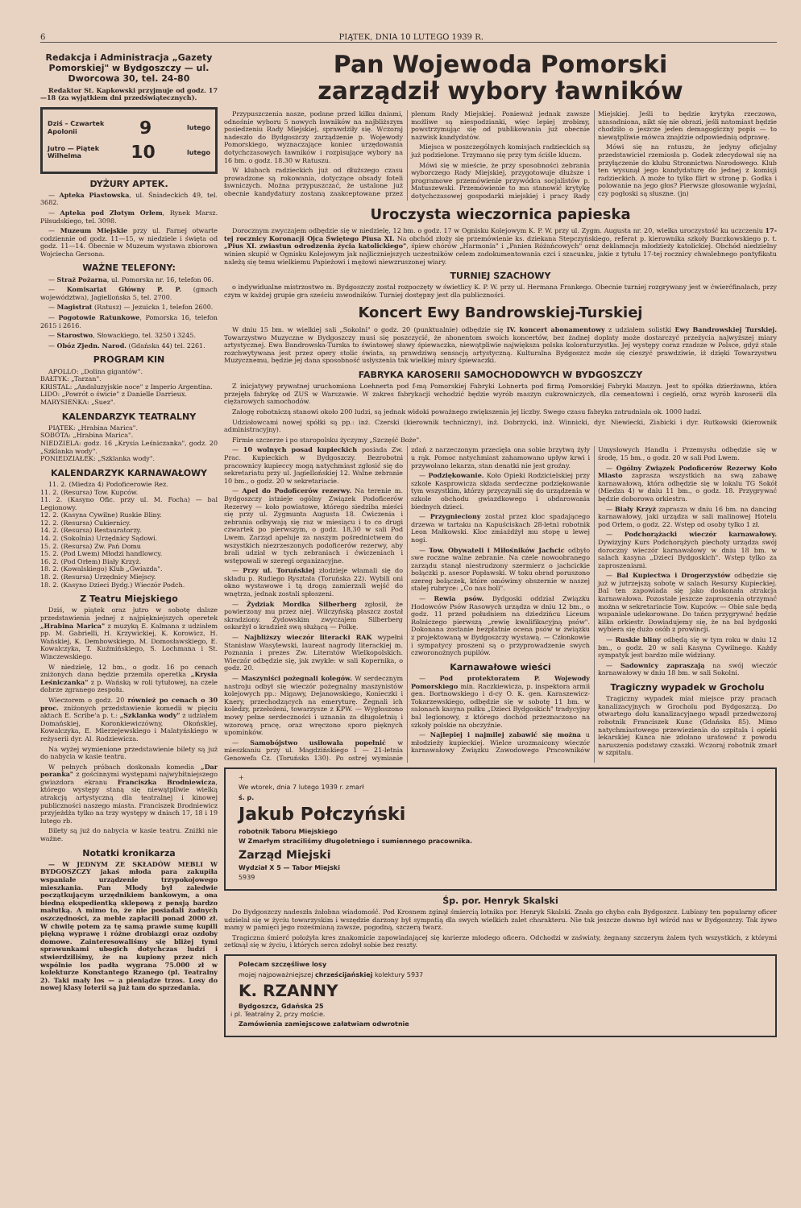6 PIĄTEK, DNIA 10 LUTEGO 1939 R.
Redakcja i Administracja „Gazety Pomorskiej" w Bydgoszczy — ul. Dworcowa 30, tel. 24-80
Redaktor St. Kapkowski przyjmuje od godz. 17—18 (za wyjątkiem dni przedświątecznych).
Dziś – Czwartek
Apolonii 9 lutego
Jutro — Piątek
Wilhelma 10 lutego
DYŻURY APTEK.
— Apteka Piastowska, ul. Śniadeckich 49, tel. 3682.
— Apteka pod Złotym Orłem, Rynek Marsz. Piłsudskiego, tel. 3098.
— Muzeum Miejskie przy ul. Farnej otwarte codziennie od godz. 11—15, w niedziele i święta od godz. 11—14. Obecnie w Muzeum wystawa zbiorowa Wojciecha Gersona.
WAŻNE TELEFONY:
— Straż Pożarna, ul. Pomorska nr. 16, telefon 06.
— Komisariat Główny P. P. (gmach województwa), Jagiellońska 5, tel. 2700.
— Magistrat (Ratusz) — Jezuicka 1, telefon 2600.
— Pogotowie Ratunkowe, Pomorska 16, telefon 2615 i 2616.
— Starostwo, Słowackiego, tel. 3250 i 3245.
— Obóz Zjedn. Narod. (Gdańska 44) tel. 2261.
PROGRAM KIN
APOLLO: „Dolina gigantów".
BAŁTYK: „Tarzan".
KRISTAL: „Andaluzyjskie noce" z Imperio Argentina.
LIDO: „Powrót o świcie" z Danielle Darrieux.
MARYSIEŃKA: „Suez".
KALENDARZYK TEATRALNY
PIĄTEK: „Hrabina Marica".
SOBOTA: „Hrabina Marica".
NIEDZIELA: godz. 16 „Krysia Leśniczanka", godz. 20 „Szklanka wody".
PONIEDZIAŁEK: „Szklanka wody".
KALENDARZYK KARNAWAŁOWY
11. 2. (Miedza 4) Podoficerowie Rez.
11. 2. (Resursa) Tow. Kupców.
11. 2. (Kasyno Ofic. przy ul. M. Focha) — bal Legionowy.
12. 2. (Kasyna Cywilne) Ruskie Bliny.
12. 2. (Resursa) Cukiernicy.
14. 2. (Resursa) Restauratorzy.
14. 2. (Sokolnia) Urzędnicy Sądowi.
15. 2. (Resursa) Zw. Pań Domu
15. 2. (Pod Lwem) Młodzi handlowcy.
16. 2. (Pod Orłem) Biały Krzyż.
18. 2. (Kowalskiego) Klub „Gwiazda".
18. 2. (Resursa) Urzędnicy Miejscy.
18. 2. (Kasyno Dzieci Bydg.) Wieczór Podch.
Z Teatru Miejskiego
Dziś, w piątek oraz jutro w sobotę dalsze przedstawienia jednej z najpiękniejszych operetek „Hrabina Marica" z muzyką E. Kalmana z udziałem pp. M. Gabrielli, H. Krzywickiej, K. Korowicz, H. Wańskiej, K. Dembowskiego, M. Domosławskiego, E. Kowalczyka, T. Kuźmińskiego, S. Lochmana i St. Winczewskiego.
W niedzielę, 12 bm., o godz. 16 po cenach zniżonych dana będzie przemiła operetka „Krysia Leśniczanka" z p. Wańską w roli tytułowej, na czele dobrze zgranego zespołu.
Wieczorem o godz. 20 również po cenach o 30 proc. zniżonych przedstawienie komedii w pięciu aktach E. Scribe'a p. t.: „Szklanka wody" z udziałem Domańskiej, Koronkiewiczówny, Okońskiej, Kowalczyka, E. Mierzejewskiego i Malatyńskiego w reżyserii dyr. Al. Rodziewicza.
Na wyżej wymienione przedstawienie bilety są już do nabycia w kasie teatru.
W pełnych próbach doskonała komedia „Dar poranka" z gościnnymi występami najwybitniejszego gwiazdora ekranu Franciszka Brodniewicza, którego występy staną się niewątpliwie wielką atrakcją artystyczną dla teatralnej i kinowej publiczności naszego miasta. Franciszek Brodniewicz przyjeżdża tylko na trzy występy w dniach 17, 18 i 19 lutego rb.
Bilety są już do nabycia w kasie teatru. Zniżki nie ważne.
Notatki kronikarza
— W JEDNYM ZE SKŁADÓW MEBLI W BYDGOSZCZY jakaś młoda para zakupiła wspaniałe urządzenie trzypokojowego mieszkania. Pan Młody był zaledwie początkującym urzędnikiem bankowym, a ona biedną ekspedientką sklepową z pensją bardzo małutką. A mimo to, że nie posiadali żadnych oszczędności, za meble zapłacili ponad 2000 zł. W chwilę potem za tę samą prawie sumę kupili piękną wyprawę i różne drobiazgi oraz ozdoby domowe. Zainteresowaliśmy się bliżej tymi sprawunkami ubogich dotychczas ludzi i stwierdziliśmy, że na kupiony przez nich wspólnie los padła wygrana 75.000 zł w kolekturze Konstantego Rzanego (pl. Teatralny 2). Taki mały los — a pieniądze trzos. Losy do nowej klasy loterii są już tam do sprzedania.
Pan Wojewoda Pomorski
zarządził wybory ławników
Przypuszczenia nasze, podane przed kilku dniami, odnośnie wyboru 5 nowych ławników na najbliższym posiedzeniu Rady Miejskiej, sprawdziły się. Wczoraj nadeszło do Bydgoszczy zarządzenie p. Wojewody Pomorskiego, wyznaczające koniec urzędowania dotychczasowych ławników i rozpisujące wybory na 16 bm. o godz. 18.30 w Ratuszu.
W klubach radzieckich już od dłuższego czasu prowadzone są rokowania, dotyczące obsady foteli ławniczych. Można przypuszczać, że ustalone już obecnie kandydatury zostaną zaakceptowane przez plenum Rady Miejskiej. Ponieważ jednak zawsze możliwe są niespodzianki, więc lepiej zrobimy, powstrzymując się od publikowania już obecnie nazwisk kandydatów.
Miejsca w poszczególnych komisjach radzieckich są już podzielone. Trzymano się przy tym ściśle klucza.
Mówi się w mieście, że przy sposobności zebrania wyborczego Rady Miejskiej, przygotowuje dłuższe i programowe przemówienie przywódca socjalistów p. Matuszewski. Przemówienie to ma stanowić krytykę dotychczasowej gospodarki miejskiej i pracy Rady Miejskiej. Jeśli to będzie krytyka rzeczowa, uzasadniona, nikt się nie obrazi, jeśli natomiast będzie chodziło o jeszcze jeden demagogiczny popis — to niewątpliwie mówca znajdzie odpowiednią odprawę.
Mówi się na ratuszu, że jedyny oficjalny przedstawiciel rzemiosła p. Godek zdecydował się na przyłączenie do klubu Stronnictwa Narodowego. Klub ten wysunął jego kandydaturę do jednej z komisji radzieckich. A może to tylko flirt w stronę p. Godka i polowanie na jego głos? Pierwsze głosowanie wyjaśni, czy pogłoski są słuszne. (jn)
Uroczysta wieczornica papieska
Dorocznym zwyczajem odbędzie się w niedzielę, 12 bm. o godz. 17 w Ognisku Kolejowym K. P. W. przy ul. Zygm. Augusta nr. 20, wielka uroczystość ku uczczeniu 17-tej rocznicy Koronacji Ojca Świętego Piusa XI. Na obchód złoży się przemówienie ks. dziekana Stepczyńskiego, referat p. kierownika szkoły Buczkowskiego p. t. „Pius XI. zwiastun odrodzenia życia katolickiego", śpiew chórów „Harmonia" i „Panien Różańcowych" oraz deklamacja młodzieży katolickiej. Obchód niedzielny winien skupić w Ognisku Kolejowym jak najliczniejszych uczestników celem zadokumentowania czci i szacunku, jakie z tytułu 17-tej rocznicy chwalebnego pontyfikatu należą się temu wielkiemu Papieżowi i mężowi niewzruszonej wiary.
TURNIEJ SZACHOWY
o indywidualne mistrzostwo m. Bydgoszczy został rozpoczęty w świetlicy K. P. W. przy ul. Hermana Frankego. Obecnie turniej rozgrywany jest w ćwierćfinałach, przy czym w każdej grupie gra sześciu zawodników. Turniej dostępny jest dla publiczności.
Koncert Ewy Bandrowskiej-Turskiej
W dniu 15 bm. w wielkiej sali „Sokolni" o godz. 20 (punktualnie) odbędzie się IV. koncert abonamentowy z udziałem solistki Ewy Bandrowskiej Turskiej. Towarzystwo Muzyczne w Bydgoszczy musi się poszczycić, że abonentom swoich koncertów, bez żadnej dopłaty może dostarczyć przeżycia najwyższej miary artystycznej. Ewa Bandrowska-Turska to światowej sławy śpiewaczka, niewątpliwie największa polska koloraturzystka. Jej występy coraz rzadsze w Polsce, gdyż stale rozchwytywana jest przez opery stolic świata, są prawdziwą sensacją artystyczną. Kulturalna Bydgoszcz może się cieszyć prawdziwie, iż dzięki Towarzystwu Muzycznemu, będzie jej dana sposobność usłyszenia tak wielkiej miary śpiewaczki.
FABRYKA KAROSERII SAMOCHODOWYCH W BYDGOSZCZY
Z inicjatywy prywatnej uruchomiona Loehnerta pod f-mą Pomorskiej Fabryki Lohnerta pod firmą Pomorskiej Fabryki Maszyn. Jest to spółka dzierżawna, która przejęła fabrykę od ZUS w Warszawie. W zakres fabrykacji wchodzić będzie wyrób maszyn cukrowniczych, dla cementowni i cegielń, oraz wyrób karoserii dla ciężarowych samochodów.
Załogę robotniczą stanowi około 200 ludzi, są jednak widoki poważnego zwiększenia jej liczby. Swego czasu fabryka zatrudniała ok. 1000 ludzi.
Udziałowcami nowej spółki są pp.: inż. Czerski (kierownik techniczny), inż. Dobrzycki, inż. Winnicki, dyr. Niewiecki, Ziabicki i dyr. Rutkowski (kierownik administracyjny).
Firmie szczerze i po staropolsku życzymy „Szczęść Boże".
— 10 wolnych posad kupieckich posiada Zw. Prac. Kupieckich w Bydgoszczy. Bezrobotni pracownicy kupieccy mogą natychmiast zgłosić się do sekretariatu przy ul. Jagiellońskiej 12. Walne zebranie 10 bm., o godz. 20 w sekretariacie.
— Apel do Podoficerów rezerwy. Na terenie m. Bydgoszczy istnieje ogólny Związek Podoficerów Rezerwy — koło powiatowe, którego siedziba mieści się przy ul. Zygmunta Augusta 18. Ćwiczenia i zebrania odbywają się raz w miesiącu i to co drugi czwartek po pierwszym, o godz. 18,30 w sali Pod Lwem. Zarząd apeluje za naszym pośrednictwem do wszystkich niezrzeszonych podoficerów rezerwy, aby brali udział w tych zebraniach i ćwiczeniach i wstępowali w szeregi organizacyjne.
— Przy ul. Toruńskiej złodzieje włamali się do składu p. Rudiego Ryształa (Toruńska 22). Wybili oni okno wystawowe i tą drogą zamierzali wejść do wnętrza, jednak zostali spłoszeni.
— Żydziak Mordka Silberberg zgłosił, że powierzony mu przez niej. Wilczyńską płaszcz został skradziony. Żydowskim zwyczajem Silberberg oskarżył o kradzież swą służącą — Polkę.
— Najbliższy wieczór literacki RAK wypełni Stanisław Wasylewski, laureat nagrody literackiej m. Poznania i prezes Zw. Literatów Wielkopolskich. Wieczór odbędzie się, jak zwykle: w sali Kopernika, o godz. 20.
— Maszyniści pożegnali kolegów. W serdecznym nastroju odbył się wieczór pożegnalny maszynistów kolejowych pp.: Migawy, Dejanowskiego, Konieczki i Knery, przechodzących na emeryturę. Żegnali ich koledzy, przełożeni, towarzysze z KPW. — Wygłoszono mowy pełne serdeczności i uznania za długoletnią i wzorową pracę, oraz wręczono sporo pięknych upominków.
— Samobójstwo usiłowała popełnić w mieszkaniu przy ul. Magdzińskiego 1 — 21-letnia Genowefa Cz. (Toruńska 130). Po ostrej wymianie zdań z narzeczonym przecięła ona sobie brzytwą żyły u rąk. Pomoc natychmiast zahamowano upływ krwi i przywołano lekarza, stan denatki nie jest groźny.
— Podziękowanie. Koło Opieki Rodzicielskiej przy szkole Kasprowicza składa serdeczne podziękowanie tym wszystkim, którzy przyczynili się do urządzenia w szkole obchodu gwiazdkowego i obdarowania biednych dzieci.
— Przygnieciony został przez kloc spadającego drzewa w tartaku na Kapuściskach 28-letni robotnik Leon Małkowski. Kloc zmiażdżył mu stopę u lewej nogi.
— Tow. Obywateli i Miłośników Jachcic odbyło swe roczne walne zebranie. Na czele nowoobranego zarządu stanął niestrudzony szermierz o jachcickie bolączki p. asesor Popławski. W toku obrad poruszono szereg bolączek, które omówimy obszernie w naszej stałej rubryce: „Co nas boli".
— Rewia psów. Bydgoski oddział Związku Hodowców Psów Rasowych urządza w dniu 12 bm., o godz. 11 przed południem na dziedzińcu Liceum Rolniczego pierwszą „rewię kwalifikacyjną psów". Dokonana zostanie bezpłatnie ocena psów w związku z projektowaną w Bydgoszczy wystawą. — Członkowie i sympatycy proszeni są o przyprowadzenie swych czworonożnych pupilów.
Karnawałowe wieści
— Pod protektoratem P. Wojewody Pomorskiego min. Raczkiewicza, p. inspektora armii gen. Bortnowskiego i d-cy O. K. gen. Karaszewicz-Tokarzewskiego, odbędzie się w sobotę 11 bm. w salonach kasyna pułku „Dzieci Bydgoskich" tradycyjny bal legionowy, z którego dochód przeznaczono na szkoły polskie na obczyźnie.
— Najlepiej i najmilej zabawić się można u młodzieży kupieckiej. Wielce urozmaicony wieczór karnawałowy Związku Zawodowego Pracowników Umysłowych Handlu i Przemysłu odbędzie się w środę, 15 bm., o godz. 20 w sali Pod Lwem.
— Ogólny Związek Podoficerów Rezerwy Koło Miasto zaprasza wszystkich na swą zabawę karnawałową, która odbędzie się w lokalu TG Sokół (Miedza 4) w dniu 11 bm., o godz. 18. Przygrywać będzie doborowa orkiestra.
— Biały Krzyż zaprasza w dniu 16 bm. na dancing karnawałowy, jaki urządza w sali malinowej Hotelu pod Orłem, o godz. 22. Wstęp od osoby tylko 1 zł.
— Podchorążacki wieczór karnawałowy. Dywizyjny Kurs Podchorążych piechoty urządza swój doroczny wieczór karnawałowy w dniu 18 bm. w salach kasyna „Dzieci Bydgoskich". Wstęp tylko za zaproszeniami.
— Bal Kupiectwa i Drogerzystów odbędzie się już w jutrzejszą sobotę w salach Resursy Kupieckiej. Bal ten zapowiada się jako doskonała atrakcja karnawałowa. Pozostałe jeszcze zaproszenia otrzymać można w sekretariacie Tow. Kupców. — Obie sale będą wspaniale udekorowane. Do tańca przygrywać będzie kilka orkiestr. Dowiadujemy się, że na bal bydgoski wybiera się dużo osób z prowincji.
— Ruskie bliny odbędą się w tym roku w dniu 12 bm., o godz. 20 w sali Kasyna Cywilnego. Każdy sympatyk jest bardzo mile widziany.
— Sadownicy zapraszają na swój wieczór karnawałowy w dniu 18 bm. w sali Sokolni.
Tragiczny wypadek w Grocholu
Tragiczny wypadek miał miejsce przy pracach kanalizacyjnych w Grocholu pod Bydgoszczą. Do otwartego dołu kanalizacyjnego wpadł przedwczoraj robotnik Franciszek Kunc (Gdańska 85). Mimo natychmiastowego przewiezienia do szpitala i opieki lekarskiej Kunca nie zdołano uratować z powodu naruszenia podstawy czaszki. Wczoraj robotnik zmarł w szpitalu.
+
We wtorek, dnia 7 lutego 1939 r. zmarł
ś. p.
Jakub Połczyński
robotnik Taboru Miejskiego
W Zmarłym straciliśmy długoletniego i sumiennego pracownika.
Zarząd Miejski
Wydział X 5 — Tabor Miejski
5939
Śp. por. Henryk Skalski
Do Bydgoszczy nadeszła żałobna wiadomość. Pod Krosnem zginął śmiercią lotnika por. Henryk Skalski. Znała go chyba cała Bydgoszcz. Lubiany ten popularny oficer udzielał się w życiu towarzyskim i wszędzie darzony był sympatią dla swych wielkich zalet charakteru. Nie tak jeszcze dawno był wśród nas w Bydgoszczy. Tak żywo mamy w pamięci jego roześmianą zawsze, pogodną, szczerą twarz.
Tragiczna śmierć położyła kres znakomicie zapowiadającej się karierze młodego oficera. Odchodzi w zaświaty, żegnany szczerym żalem tych wszystkich, z którymi zetknął się w życiu, i których serca zdobył sobie bez reszty.
Polecam szczęśliwe losy
mojej najpoważniejszej chrześcijańskiej kolektury 5937
K. RZANNY
Bydgoszcz, Gdańska 25
i pl. Teatralny 2, przy moście.
Zamówienia zamiejscowe załatwiam odwrotnie